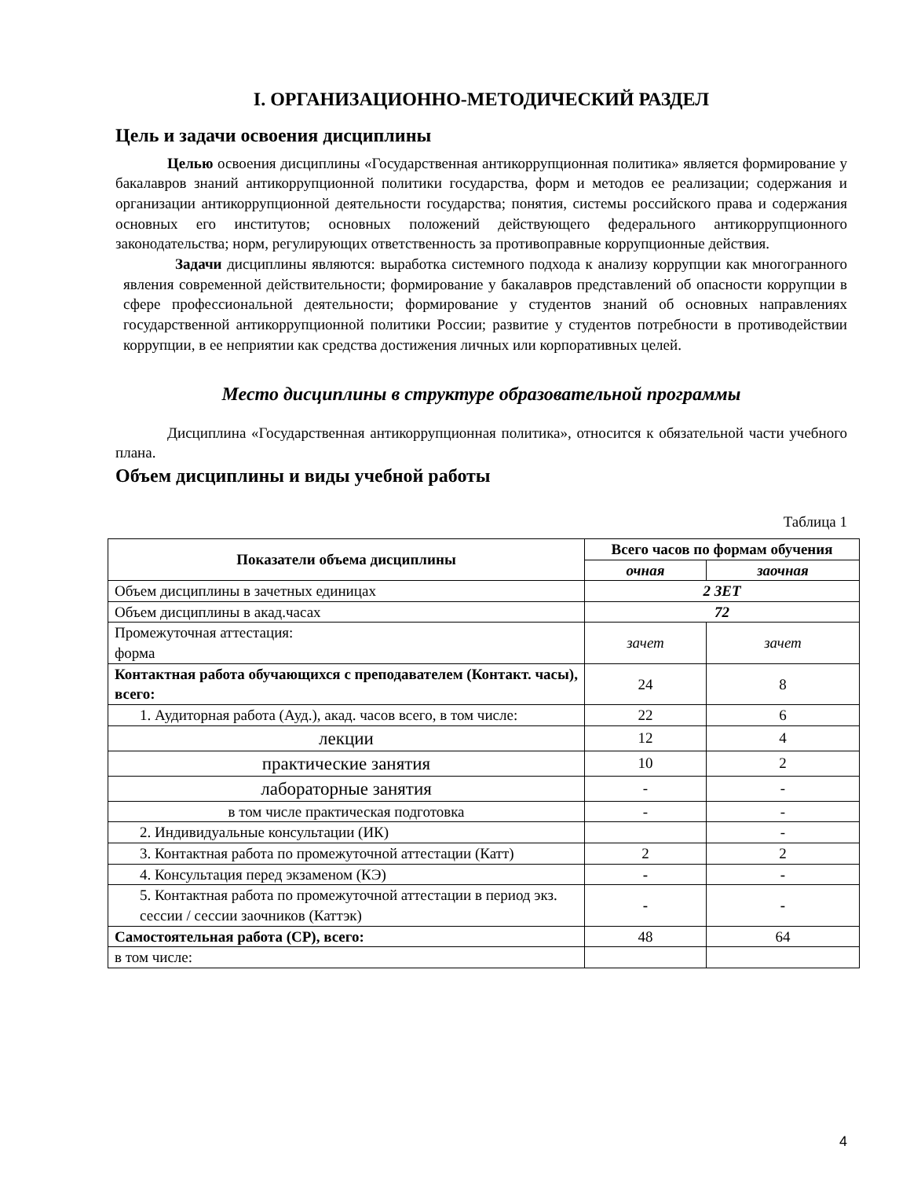I. ОРГАНИЗАЦИОННО-МЕТОДИЧЕСКИЙ РАЗДЕЛ
Цель и задачи освоения дисциплины
Целью освоения дисциплины «Государственная антикоррупционная политика» является формирование у бакалавров знаний антикоррупционной политики государства, форм и методов ее реализации; содержания и организации антикоррупционной деятельности государства; понятия, системы российского права и содержания основных его институтов; основных положений действующего федерального антикоррупционного законодательства; норм, регулирующих ответственность за противоправные коррупционные действия.
Задачи дисциплины являются: выработка системного подхода к анализу коррупции как многогранного явления современной действительности; формирование у бакалавров представлений об опасности коррупции в сфере профессиональной деятельности; формирование у студентов знаний об основных направлениях государственной антикоррупционной политики России; развитие у студентов потребности в противодействии коррупции, в ее неприятии как средства достижения личных или корпоративных целей.
Место дисциплины в структуре образовательной программы
Дисциплина «Государственная антикоррупционная политика», относится к обязательной части учебного плана.
Объем дисциплины и виды учебной работы
Таблица 1
| Показатели объема дисциплины | Всего часов по формам обучения | |
| --- | --- | --- |
| | очная | заочная |
| Объем дисциплины в зачетных единицах | 2 ЗЕТ | |
| Объем дисциплины в акад.часах | 72 | |
| Промежуточная аттестация: форма | зачет | зачет |
| Контактная работа обучающихся с преподавателем (Контакт. часы), всего: | 24 | 8 |
| 1. Аудиторная работа (Ауд.), акад. часов всего, в том числе: | 22 | 6 |
| лекции | 12 | 4 |
| практические занятия | 10 | 2 |
| лабораторные занятия | - | - |
| в том числе практическая подготовка | - | - |
| 2. Индивидуальные консультации (ИК) | | - |
| 3. Контактная работа по промежуточной аттестации (Катт) | 2 | 2 |
| 4. Консультация перед экзаменом (КЭ) | - | - |
| 5. Контактная работа по промежуточной аттестации в период экз. сессии / сессии заочников (Каттэк) | - | - |
| Самостоятельная работа (СР), всего: | 48 | 64 |
| в том числе: | | |
4